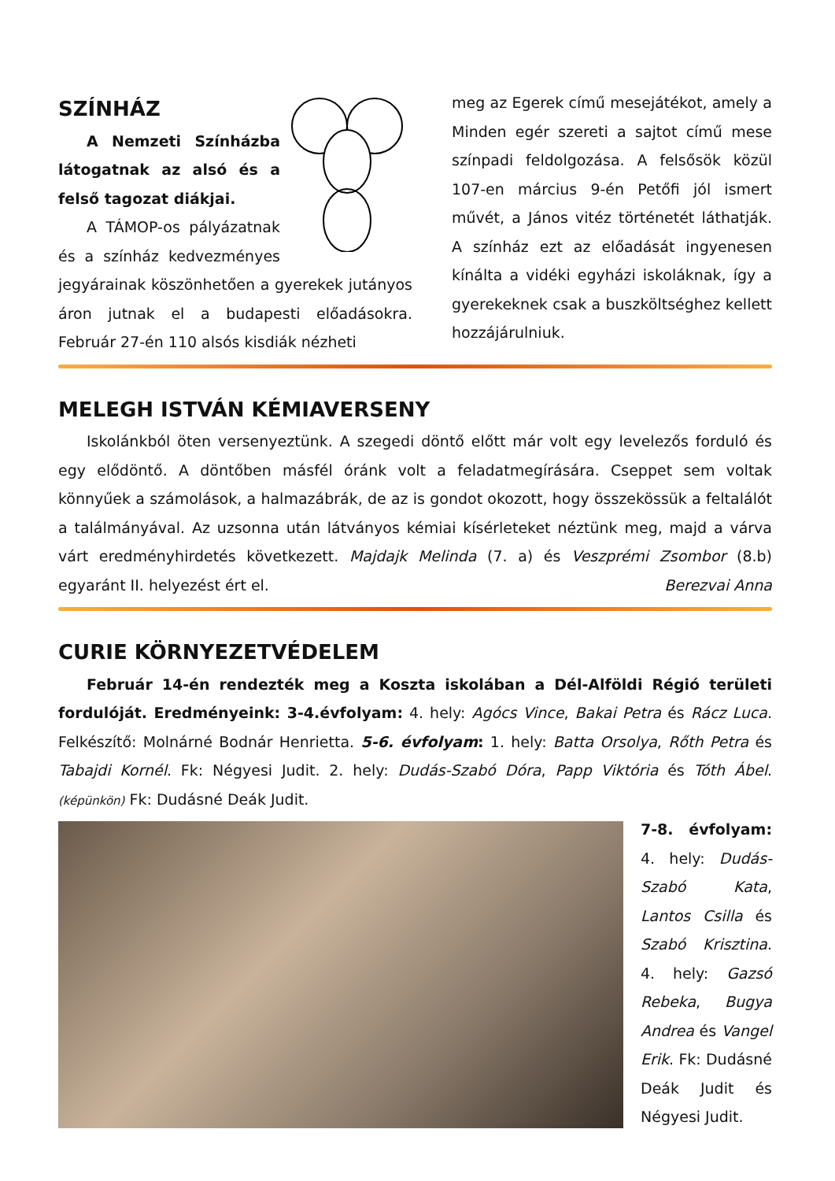SZÍNHÁZ
A Nemzeti Színházba látogatnak az alsó és a felső tagozat diákjai.
A TÁMOP-os pályázatnak és a színház kedvezményes jegyárainak köszönhetően a gyerekek jutányos áron jutnak el a budapesti előadásokra. Február 27-én 110 alsós kisdiák nézheti
meg az Egerek című mesejátékot, amely a Minden egér szereti a sajtot című mese színpadi feldolgozása. A felsősök közül 107-en március 9-én Petőfi jól ismert művét, a János vitéz történetét láthatják. A színház ezt az előadását ingyenesen kínálta a vidéki egyházi iskoláknak, így a gyerekeknek csak a buszköltséghez kellett hozzájárulniuk.
MELEGH ISTVÁN KÉMIAVERSENY
Iskolánkból öten versenyeztünk. A szegedi döntő előtt már volt egy levelezős forduló és egy elődöntő. A döntőben másfél óránk volt a feladatmegírására. Cseppet sem voltak könnyűek a számolások, a halmazábrák, de az is gondot okozott, hogy összekössük a feltalálót a találmányával. Az uzsonna után látványos kémiai kísérleteket néztünk meg, majd a várva várt eredményhirdetés következett. Majdajk Melinda (7. a) és Veszprémi Zsombor (8.b) egyaránt II. helyezést ért el. Berezvai Anna
CURIE KÖRNYEZETVÉDELEM
Február 14-én rendezték meg a Koszta iskolában a Dél-Alföldi Régió területi fordulóját. Eredményeink: 3-4.évfolyam: 4. hely: Agócs Vince, Bakai Petra és Rácz Luca. Felkészítő: Molnárné Bodnár Henrietta. 5-6. évfolyam: 1. hely: Batta Orsolya, Rőth Petra és Tabajdi Kornél. Fk: Négyesi Judit. 2. hely: Dudás-Szabó Dóra, Papp Viktória és Tóth Ábel. (képünkön) Fk: Dudásné Deák Judit.
7-8. évfolyam: 4. hely: Dudás-Szabó Kata, Lantos Csilla és Szabó Krisztina. 4. hely: Gazsó Rebeka, Bugya Andrea és Vangel Erik. Fk: Dudásné Deák Judit és Négyesi Judit.